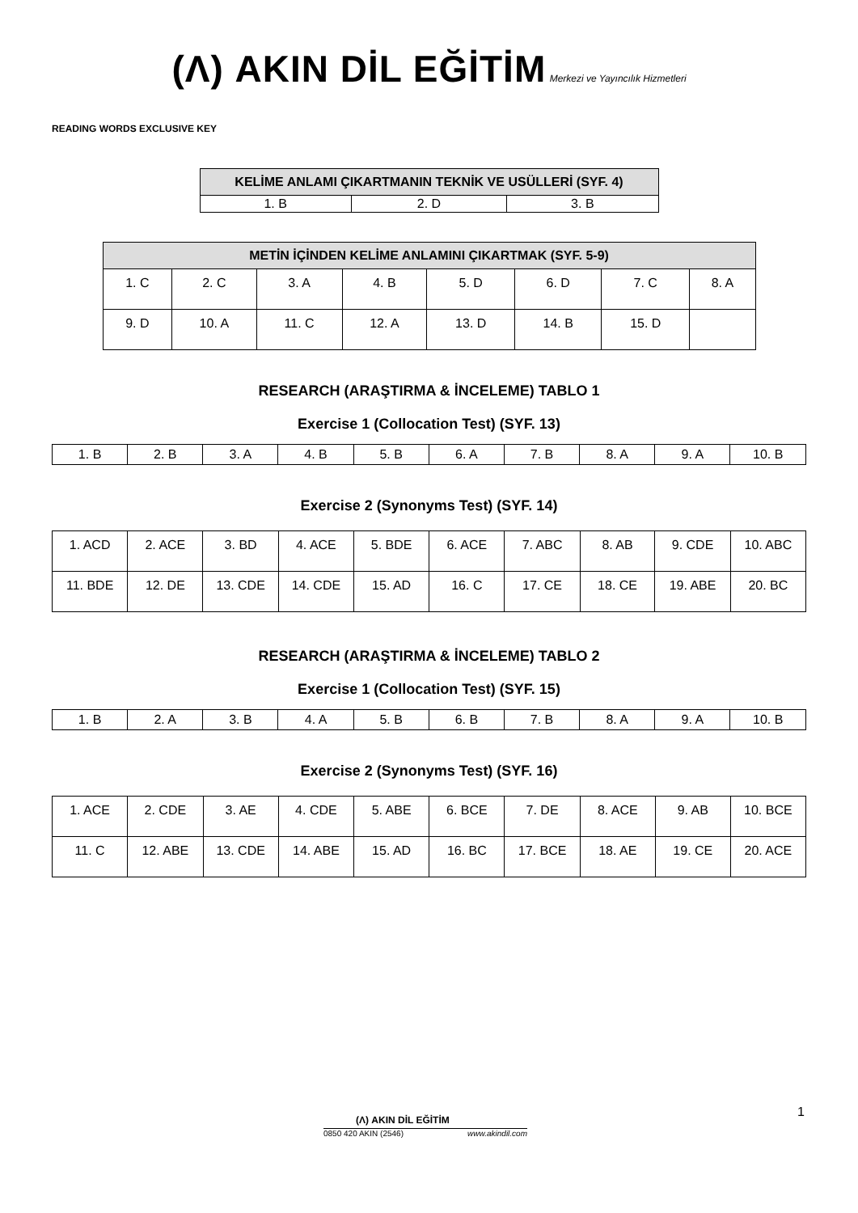(Λ) AKIN DİL EĞİTİM Merkezi ve Yayıncılık Hizmetleri
READING WORDS EXCLUSIVE KEY
| KELİME ANLAMI ÇIKARTMANIN TEKNİK VE USÜLLERİ (SYF. 4) | | |
| --- | --- | --- |
| 1. B | 2. D | 3. B |
| METİN İÇİNDEN KELİME ANLAMINI ÇIKARTMAK (SYF. 5-9) | | | | | | | |
| --- | --- | --- | --- | --- | --- | --- | --- |
| 1. C | 2. C | 3. A | 4. B | 5. D | 6. D | 7. C | 8. A |
| 9. D | 10. A | 11. C | 12. A | 13. D | 14. B | 15. D | |
RESEARCH (ARAŞTIRMA & İNCELEME) TABLO 1
Exercise 1 (Collocation Test) (SYF. 13)
| 1. B | 2. B | 3. A | 4. B | 5. B | 6. A | 7. B | 8. A | 9. A | 10. B |
Exercise 2 (Synonyms Test) (SYF. 14)
| 1. ACD | 2. ACE | 3. BD | 4. ACE | 5. BDE | 6. ACE | 7. ABC | 8. AB | 9. CDE | 10. ABC |
| 11. BDE | 12. DE | 13. CDE | 14. CDE | 15. AD | 16. C | 17. CE | 18. CE | 19. ABE | 20. BC |
RESEARCH (ARAŞTIRMA & İNCELEME) TABLO 2
Exercise 1 (Collocation Test) (SYF. 15)
| 1. B | 2. A | 3. B | 4. A | 5. B | 6. B | 7. B | 8. A | 9. A | 10. B |
Exercise 2 (Synonyms Test) (SYF. 16)
| 1. ACE | 2. CDE | 3. AE | 4. CDE | 5. ABE | 6. BCE | 7. DE | 8. ACE | 9. AB | 10. BCE |
| 11. C | 12. ABE | 13. CDE | 14. ABE | 15. AD | 16. BC | 17. BCE | 18. AE | 19. CE | 20. ACE |
1
(Λ) AKIN DİL EĞİTİM
0850 420 AKIN (2546) www.akindil.com